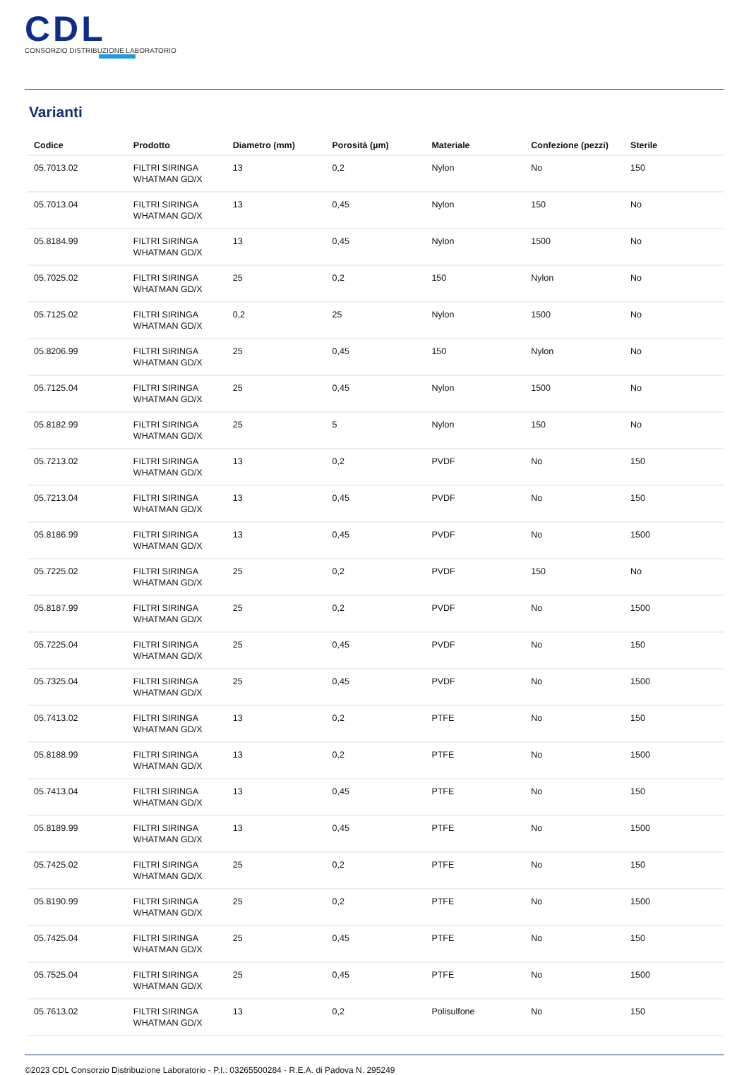CDL
CONSORZIO DISTRIBUZIONE LABORATORIO
Varianti
| Codice | Prodotto | Diametro (mm) | Porosità (µm) | Materiale | Confezione (pezzi) | Sterile |
| --- | --- | --- | --- | --- | --- | --- |
| 05.7013.02 | FILTRI SIRINGA WHATMAN GD/X | 13 | 0,2 | Nylon | No | 150 |
| 05.7013.04 | FILTRI SIRINGA WHATMAN GD/X | 13 | 0,45 | Nylon | 150 | No |
| 05.8184.99 | FILTRI SIRINGA WHATMAN GD/X | 13 | 0,45 | Nylon | 1500 | No |
| 05.7025.02 | FILTRI SIRINGA WHATMAN GD/X | 25 | 0,2 | 150 | Nylon | No |
| 05.7125.02 | FILTRI SIRINGA WHATMAN GD/X | 0,2 | 25 | Nylon | 1500 | No |
| 05.8206.99 | FILTRI SIRINGA WHATMAN GD/X | 25 | 0,45 | 150 | Nylon | No |
| 05.7125.04 | FILTRI SIRINGA WHATMAN GD/X | 25 | 0,45 | Nylon | 1500 | No |
| 05.8182.99 | FILTRI SIRINGA WHATMAN GD/X | 25 | 5 | Nylon | 150 | No |
| 05.7213.02 | FILTRI SIRINGA WHATMAN GD/X | 13 | 0,2 | PVDF | No | 150 |
| 05.7213.04 | FILTRI SIRINGA WHATMAN GD/X | 13 | 0,45 | PVDF | No | 150 |
| 05.8186.99 | FILTRI SIRINGA WHATMAN GD/X | 13 | 0,45 | PVDF | No | 1500 |
| 05.7225.02 | FILTRI SIRINGA WHATMAN GD/X | 25 | 0,2 | PVDF | 150 | No |
| 05.8187.99 | FILTRI SIRINGA WHATMAN GD/X | 25 | 0,2 | PVDF | No | 1500 |
| 05.7225.04 | FILTRI SIRINGA WHATMAN GD/X | 25 | 0,45 | PVDF | No | 150 |
| 05.7325.04 | FILTRI SIRINGA WHATMAN GD/X | 25 | 0,45 | PVDF | No | 1500 |
| 05.7413.02 | FILTRI SIRINGA WHATMAN GD/X | 13 | 0,2 | PTFE | No | 150 |
| 05.8188.99 | FILTRI SIRINGA WHATMAN GD/X | 13 | 0,2 | PTFE | No | 1500 |
| 05.7413.04 | FILTRI SIRINGA WHATMAN GD/X | 13 | 0,45 | PTFE | No | 150 |
| 05.8189.99 | FILTRI SIRINGA WHATMAN GD/X | 13 | 0,45 | PTFE | No | 1500 |
| 05.7425.02 | FILTRI SIRINGA WHATMAN GD/X | 25 | 0,2 | PTFE | No | 150 |
| 05.8190.99 | FILTRI SIRINGA WHATMAN GD/X | 25 | 0,2 | PTFE | No | 1500 |
| 05.7425.04 | FILTRI SIRINGA WHATMAN GD/X | 25 | 0,45 | PTFE | No | 150 |
| 05.7525.04 | FILTRI SIRINGA WHATMAN GD/X | 25 | 0,45 | PTFE | No | 1500 |
| 05.7613.02 | FILTRI SIRINGA WHATMAN GD/X | 13 | 0,2 | Polisulfone | No | 150 |
©2023 CDL Consorzio Distribuzione Laboratorio - P.I.: 03265500284 - R.E.A. di Padova N. 295249